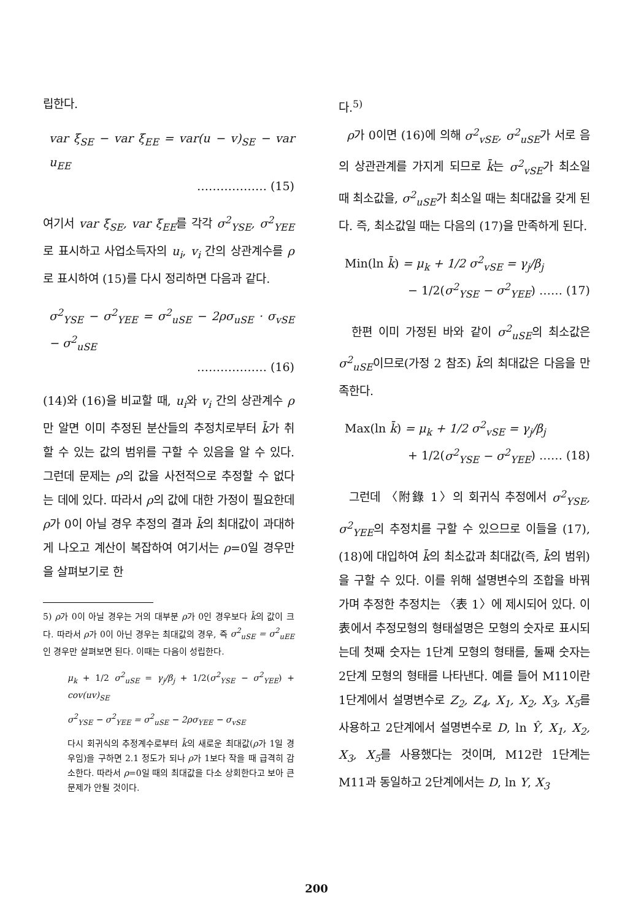립한다.
var ξ<sub>SE</sub> − var ξ<sub>EE</sub> = var(u − v)<sub>SE</sub> − var u<sub>EE</sub>
……………… (15)
여기서 var ξ<sub>SE</sub>, var ξ<sub>EE</sub>를 각각 σ<sup>2</sup><sub>YSE</sub>, σ<sup>2</sup><sub>YEE</sub>로 표시하고 사업소득자의 u<sub>i</sub>, v<sub>i</sub> 간의 상관계수를 ρ로 표시하여 (15)를 다시 정리하면 다음과 같다.
σ<sup>2</sup><sub>YSE</sub> − σ<sup>2</sup><sub>YEE</sub> = σ<sup>2</sup><sub>uSE</sub> − 2ρσ<sub>uSE</sub> · σ<sub>vSE</sub> − σ<sup>2</sup><sub>uSE</sub>
……………… (16)
(14)와 (16)을 비교할 때, u<sub>i</sub>와 v<sub>i</sub> 간의 상관계수 ρ만 알면 이미 추정된 분산들의 추정치로부터 k̄가 취할 수 있는 값의 범위를 구할 수 있음을 알 수 있다. 그런데 문제는 ρ의 값을 사전적으로 추정할 수 없다는 데에 있다. 따라서 ρ의 값에 대한 가정이 필요한데 ρ가 0이 아닐 경우 추정의 결과 k̄의 최대값이 과대하게 나오고 계산이 복잡하여 여기서는 ρ=0일 경우만을 살펴보기로 한
5) ρ가 0이 아닐 경우는 거의 대부분 ρ가 0인 경우보다 k̄의 값이 크다. 따라서 ρ가 0이 아닌 경우는 최대값의 경우, 즉 σ<sup>2</sup><sub>uSE</sub> = σ<sup>2</sup><sub>uEE</sub>인 경우만 살펴보면 된다. 이때는 다음이 성립한다.
μ<sub>k</sub> + 1/2 σ<sup>2</sup><sub>uSE</sub> = γ<sub>j</sub>/β<sub>j</sub> + 1/2(σ<sup>2</sup><sub>YSE</sub> − σ<sup>2</sup><sub>YEE</sub>) + cov(uv)<sub>SE</sub>
σ<sup>2</sup><sub>YSE</sub> − σ<sup>2</sup><sub>YEE</sub> = σ<sup>2</sup><sub>uSE</sub> − 2ρσ<sub>YEE</sub> − σ<sub>vSE</sub>
다시 회귀식의 추정계수로부터 k̄의 새로운 최대값(ρ가 1일 경우임)을 구하면 2.1 정도가 되나 ρ가 1보다 작을 때 급격히 감소한다. 따라서 ρ=0일 때의 최대값을 다소 상회한다고 보아 큰 문제가 안될 것이다.
다.<sup>5)</sup>
ρ가 0이면 (16)에 의해 σ<sup>2</sup><sub>vSE</sub>, σ<sup>2</sup><sub>uSE</sub>가 서로 음의 상관관계를 가지게 되므로 k̄는 σ<sup>2</sup><sub>vSE</sub>가 최소일 때 최소값을, σ<sup>2</sup><sub>uSE</sub>가 최소일 때는 최대값을 갖게 된다. 즉, 최소값일 때는 다음의 (17)을 만족하게 된다.
Min(ln k̄) = μ<sub>k</sub> + 1/2 σ<sup>2</sup><sub>vSE</sub> = γ<sub>j</sub>/β<sub>j</sub>
− 1/2(σ<sup>2</sup><sub>YSE</sub> − σ<sup>2</sup><sub>YEE</sub>) …… (17)
한편 이미 가정된 바와 같이 σ<sup>2</sup><sub>uSE</sub>의 최소값은 σ<sup>2</sup><sub>uSE</sub>이므로(가정 2 참조) k̄의 최대값은 다음을 만족한다.
Max(ln k̄) = μ<sub>k</sub> + 1/2 σ<sup>2</sup><sub>vSE</sub> = γ<sub>j</sub>/β<sub>j</sub>
+ 1/2(σ<sup>2</sup><sub>YSE</sub> − σ<sup>2</sup><sub>YEE</sub>) …… (18)
그런데 〈附錄 1〉의 회귀식 추정에서 σ<sup>2</sup><sub>YSE</sub>, σ<sup>2</sup><sub>YEE</sub>의 추정치를 구할 수 있으므로 이들을 (17), (18)에 대입하여 k̄의 최소값과 최대값(즉, k̄의 범위)을 구할 수 있다. 이를 위해 설명변수의 조합을 바꿔가며 추정한 추정치는 〈表 1〉에 제시되어 있다. 이 表에서 추정모형의 형태설명은 모형의 숫자로 표시되는데 첫째 숫자는 1단계 모형의 형태를, 둘째 숫자는 2단계 모형의 형태를 나타낸다. 예를 들어 M11이란 1단계에서 설명변수로 Z<sub>2</sub>, Z<sub>4</sub>, X<sub>1</sub>, X<sub>2</sub>, X<sub>3</sub>, X<sub>5</sub>를 사용하고 2단계에서 설명변수로 D, ln Ŷ, X<sub>1</sub>, X<sub>2</sub>, X<sub>3</sub>, X<sub>5</sub>를 사용했다는 것이며, M12란 1단계는 M11과 동일하고 2단계에서는 D, ln Y, X<sub>3</sub>
200